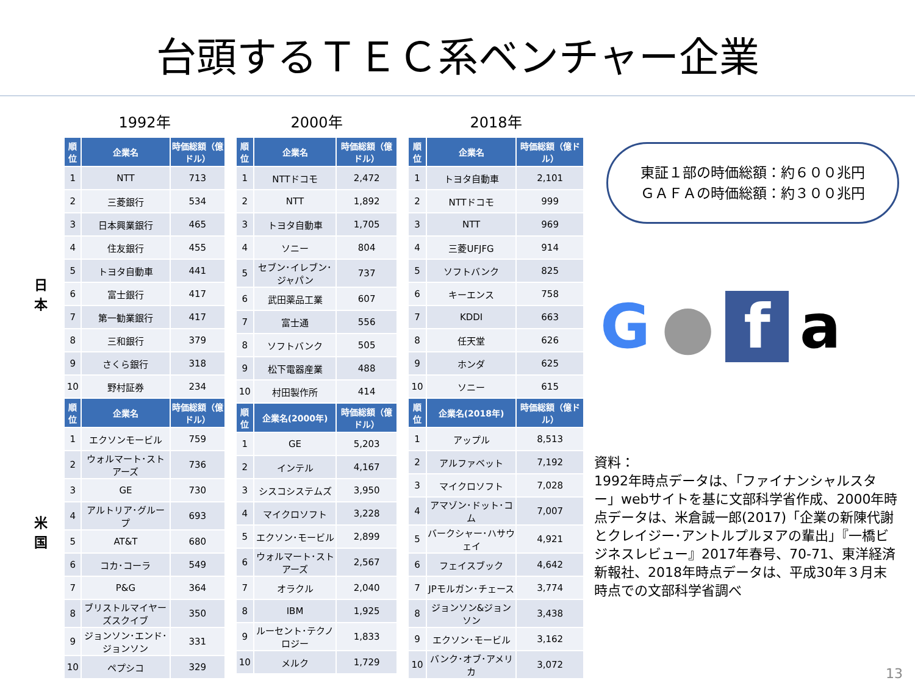台頭するＴＥＣ系ベンチャー企業
日
本
米
国
1992年
| 順位 | 企業名 | 時価総額（億ドル） |
| --- | --- | --- |
| 1 | NTT | 713 |
| 2 | 三菱銀行 | 534 |
| 3 | 日本興業銀行 | 465 |
| 4 | 住友銀行 | 455 |
| 5 | トヨタ自動車 | 441 |
| 6 | 富士銀行 | 417 |
| 7 | 第一勧業銀行 | 417 |
| 8 | 三和銀行 | 379 |
| 9 | さくら銀行 | 318 |
| 10 | 野村証券 | 234 |
| 順位 | 企業名 | 時価総額（億ドル） |
| 1 | エクソンモービル | 759 |
| 2 | ウォルマート･ストアーズ | 736 |
| 3 | GE | 730 |
| 4 | アルトリア･グループ | 693 |
| 5 | AT&T | 680 |
| 6 | コカ･コーラ | 549 |
| 7 | P&G | 364 |
| 8 | ブリストルマイヤーズスクイブ | 350 |
| 9 | ジョンソン･エンド･ジョンソン | 331 |
| 10 | ペプシコ | 329 |
2000年
| 順位 | 企業名 | 時価総額（億ドル） |
| --- | --- | --- |
| 1 | NTTドコモ | 2,472 |
| 2 | NTT | 1,892 |
| 3 | トヨタ自動車 | 1,705 |
| 4 | ソニー | 804 |
| 5 | セブン･イレブン･ジャパン | 737 |
| 6 | 武田薬品工業 | 607 |
| 7 | 富士通 | 556 |
| 8 | ソフトバンク | 505 |
| 9 | 松下電器産業 | 488 |
| 10 | 村田製作所 | 414 |
| 順位 | 企業名(2000年) | 時価総額（億ドル） |
| 1 | GE | 5,203 |
| 2 | インテル | 4,167 |
| 3 | シスコシステムズ | 3,950 |
| 4 | マイクロソフト | 3,228 |
| 5 | エクソン･モービル | 2,899 |
| 6 | ウォルマート･ストアーズ | 2,567 |
| 7 | オラクル | 2,040 |
| 8 | IBM | 1,925 |
| 9 | ルーセント･テクノロジー | 1,833 |
| 10 | メルク | 1,729 |
2018年
| 順位 | 企業名 | 時価総額（億ドル） |
| --- | --- | --- |
| 1 | トヨタ自動車 | 2,101 |
| 2 | NTTドコモ | 999 |
| 3 | NTT | 969 |
| 4 | 三菱UFJFG | 914 |
| 5 | ソフトバンク | 825 |
| 6 | キーエンス | 758 |
| 7 | KDDI | 663 |
| 8 | 任天堂 | 626 |
| 9 | ホンダ | 625 |
| 10 | ソニー | 615 |
| 順位 | 企業名(2018年) | 時価総額（億ドル） |
| 1 | アップル | 8,513 |
| 2 | アルファベット | 7,192 |
| 3 | マイクロソフト | 7,028 |
| 4 | アマゾン･ドット･コム | 7,007 |
| 5 | バークシャー･ハサウェイ | 4,921 |
| 6 | フェイスブック | 4,642 |
| 7 | JPモルガン･チェース | 3,774 |
| 8 | ジョンソン&ジョンソン | 3,438 |
| 9 | エクソン･モービル | 3,162 |
| 10 | バンク･オブ･アメリカ | 3,072 |
東証１部の時価総額：約６００兆円
ＧＡＦＡの時価総額：約３００兆円
G ● fa
資料：
1992年時点データは、「ファイナンシャルスター」webサイトを基に文部科学省作成、2000年時点データは、米倉誠一郎(2017)「企業の新陳代謝とクレイジー･アントルプルヌアの輩出」『一橋ビジネスレビュー』2017年春号、70-71、東洋経済新報社、2018年時点データは、平成30年３月末時点での文部科学省調べ
13